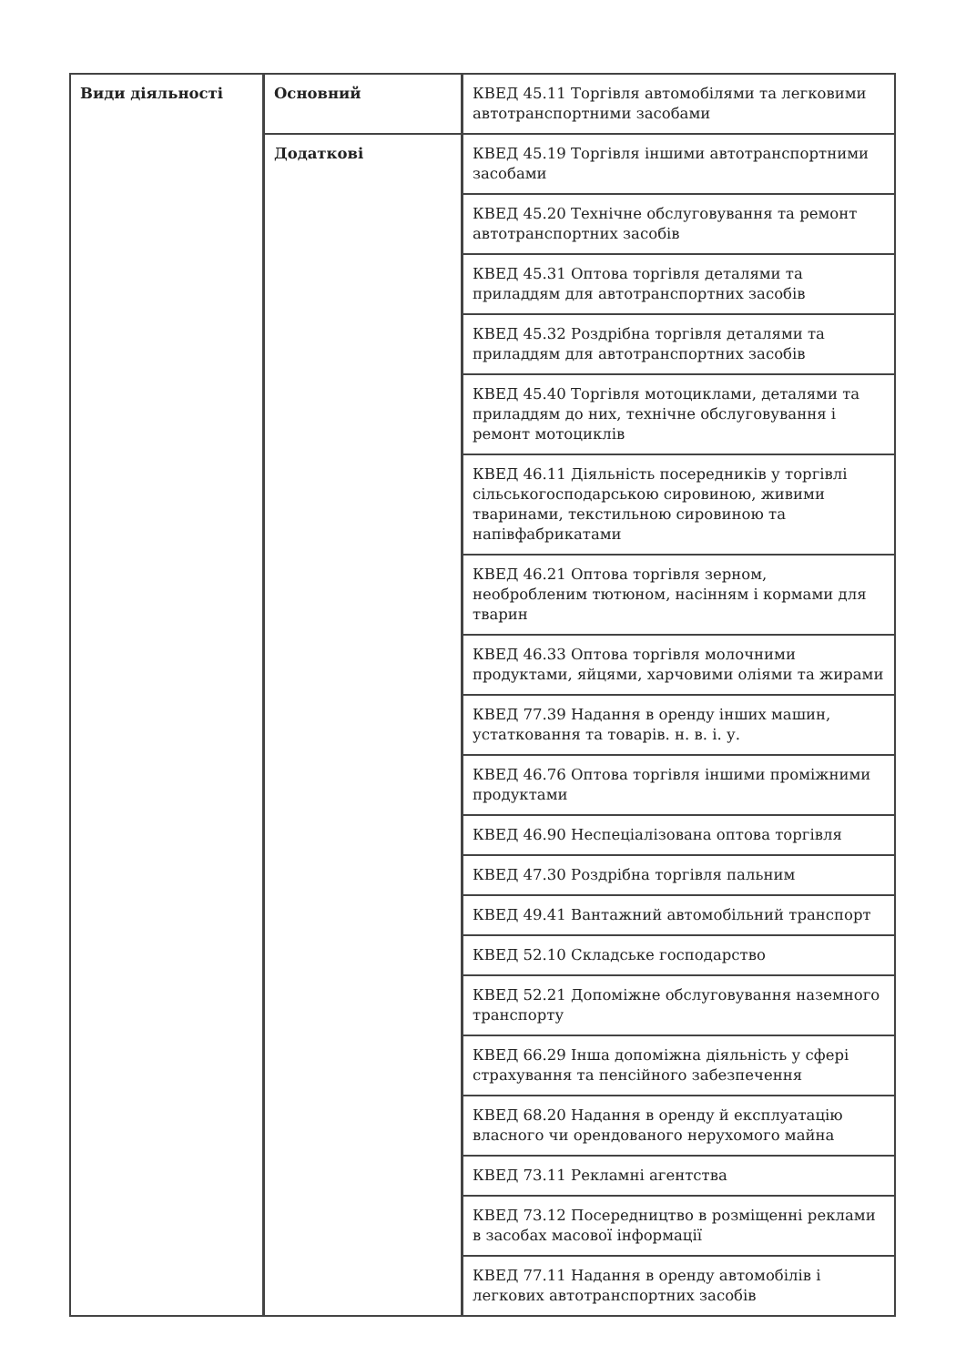| Види діяльності | Основний | КВЕД 45.11 Торгівля автомобілями та легковими автотранспортними засобами |
| | Додаткові | КВЕД 45.19 Торгівля іншими автотранспортними засобами |
| | | КВЕД 45.20 Технічне обслуговування та ремонт автотранспортних засобів |
| | | КВЕД 45.31 Оптова торгівля деталями та приладдям для автотранспортних засобів |
| | | КВЕД 45.32 Роздрібна торгівля деталями та приладдям для автотранспортних засобів |
| | | КВЕД 45.40 Торгівля мотоциклами, деталями та приладдям до них, технічне обслуговування і ремонт мотоциклів |
| | | КВЕД 46.11 Діяльність посередників у торгівлі сільськогосподарською сировиною, живими тваринами, текстильною сировиною та напівфабрикатами |
| | | КВЕД 46.21 Оптова торгівля зерном, необробленим тютюном, насінням і кормами для тварин |
| | | КВЕД 46.33 Оптова торгівля молочними продуктами, яйцями, харчовими оліями та жирами |
| | | КВЕД 77.39 Надання в оренду інших машин, устатковання та товарів. н. в. і. у. |
| | | КВЕД 46.76 Оптова торгівля іншими проміжними продуктами |
| | | КВЕД 46.90 Неспеціалізована оптова торгівля |
| | | КВЕД 47.30 Роздрібна торгівля пальним |
| | | КВЕД 49.41 Вантажний автомобільний транспорт |
| | | КВЕД 52.10 Складське господарство |
| | | КВЕД 52.21 Допоміжне обслуговування наземного транспорту |
| | | КВЕД 66.29 Інша допоміжна діяльність у сфері страхування та пенсійного забезпечення |
| | | КВЕД 68.20 Надання в оренду й експлуатацію власного чи орендованого нерухомого майна |
| | | КВЕД 73.11 Рекламні агентства |
| | | КВЕД 73.12 Посередництво в розміщенні реклами в засобах масової інформації |
| | | КВЕД 77.11 Надання в оренду автомобілів і легкових автотранспортних засобів |